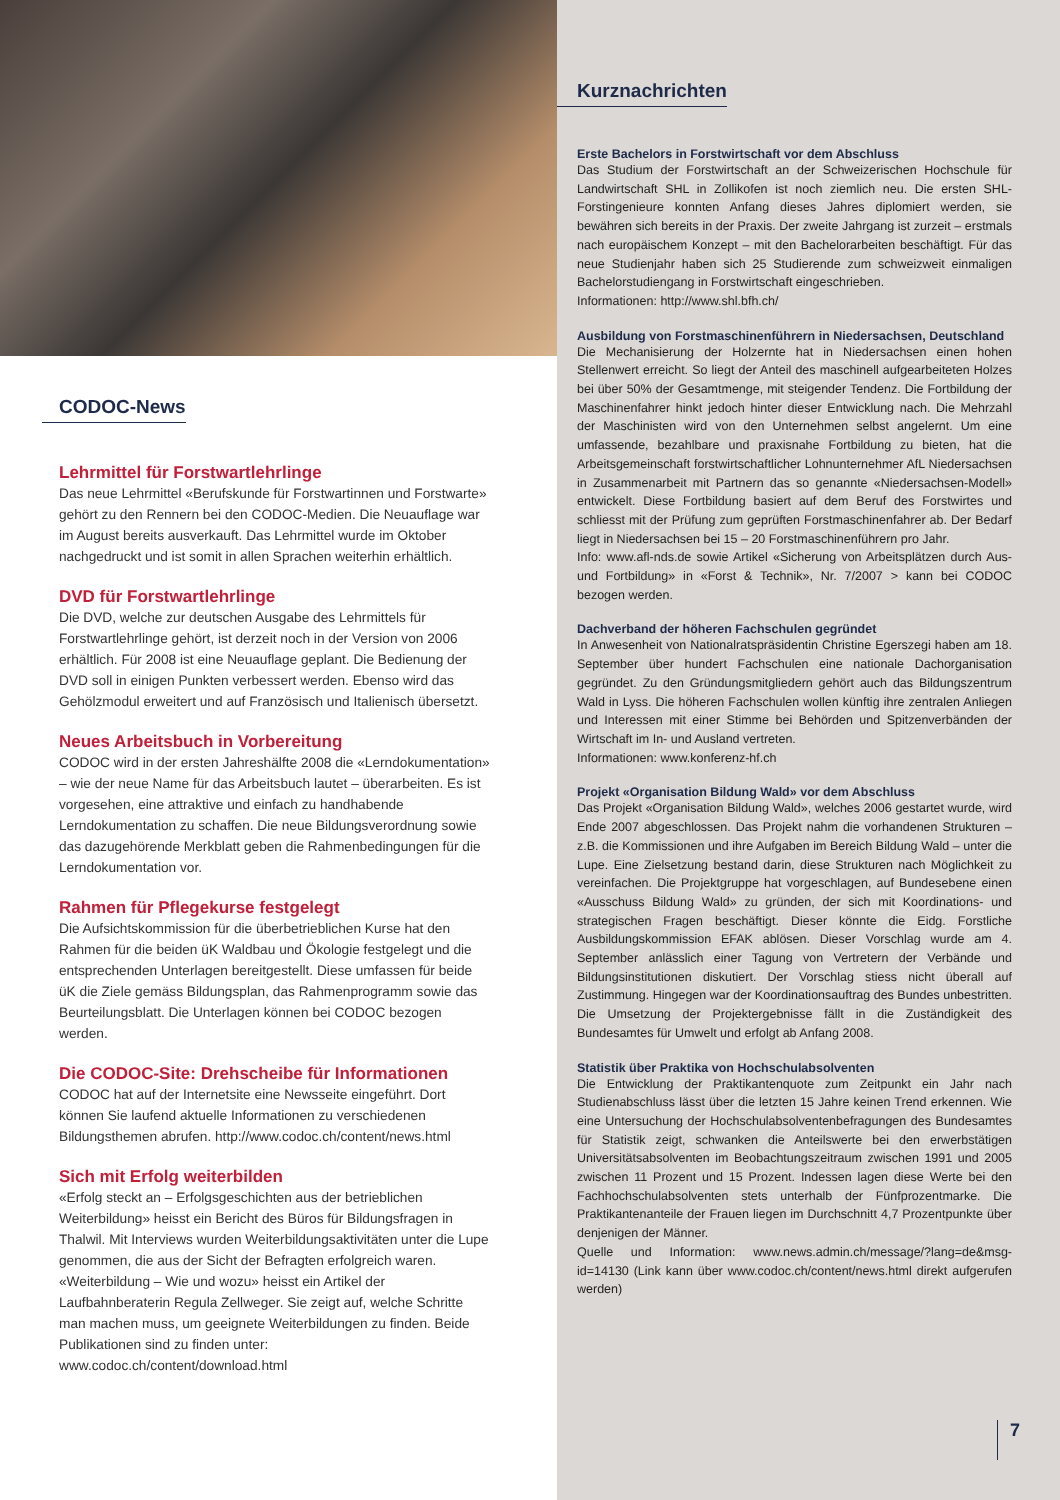CODOC-News
Lehrmittel für Forstwartlehrlinge
Das neue Lehrmittel «Berufskunde für Forstwartinnen und Forstwarte» gehört zu den Rennern bei den CODOC-Medien. Die Neuauflage war im August bereits ausverkauft. Das Lehrmittel wurde im Oktober nachgedruckt und ist somit in allen Sprachen weiterhin erhältlich.
DVD für Forstwartlehrlinge
Die DVD, welche zur deutschen Ausgabe des Lehrmittels für Forstwartlehrlinge gehört, ist derzeit noch in der Version von 2006 erhältlich. Für 2008 ist eine Neuauflage geplant. Die Bedienung der DVD soll in einigen Punkten verbessert werden. Ebenso wird das Gehölzmodul erweitert und auf Französisch und Italienisch übersetzt.
Neues Arbeitsbuch in Vorbereitung
CODOC wird in der ersten Jahreshälfte 2008 die «Lerndokumentation» – wie der neue Name für das Arbeitsbuch lautet – überarbeiten. Es ist vorgesehen, eine attraktive und einfach zu handhabende Lerndokumentation zu schaffen. Die neue Bildungsverordnung sowie das dazugehörende Merkblatt geben die Rahmenbedingungen für die Lerndokumentation vor.
Rahmen für Pflegekurse festgelegt
Die Aufsichtskommission für die überbetrieblichen Kurse hat den Rahmen für die beiden üK Waldbau und Ökologie festgelegt und die entsprechenden Unterlagen bereitgestellt. Diese umfassen für beide üK die Ziele gemäss Bildungsplan, das Rahmenprogramm sowie das Beurteilungsblatt. Die Unterlagen können bei CODOC bezogen werden.
Die CODOC-Site: Drehscheibe für Informationen
CODOC hat auf der Internetsite eine Newsseite eingeführt. Dort können Sie laufend aktuelle Informationen zu verschiedenen Bildungsthemen abrufen. http://www.codoc.ch/content/news.html
Sich mit Erfolg weiterbilden
«Erfolg steckt an – Erfolgsgeschichten aus der betrieblichen Weiterbildung» heisst ein Bericht des Büros für Bildungsfragen in Thalwil. Mit Interviews wurden Weiterbildungsaktivitäten unter die Lupe genommen, die aus der Sicht der Befragten erfolgreich waren.
«Weiterbildung – Wie und wozu» heisst ein Artikel der Laufbahnberaterin Regula Zellweger. Sie zeigt auf, welche Schritte man machen muss, um geeignete Weiterbildungen zu finden. Beide Publikationen sind zu finden unter: www.codoc.ch/content/download.html
Kurznachrichten
Erste Bachelors in Forstwirtschaft vor dem Abschluss
Das Studium der Forstwirtschaft an der Schweizerischen Hochschule für Landwirtschaft SHL in Zollikofen ist noch ziemlich neu. Die ersten SHL-Forstingenieure konnten Anfang dieses Jahres diplomiert werden, sie bewähren sich bereits in der Praxis. Der zweite Jahrgang ist zurzeit – erstmals nach europäischem Konzept – mit den Bachelorarbeiten beschäftigt. Für das neue Studienjahr haben sich 25 Studierende zum schweizweit einmaligen Bachelorstudiengang in Forstwirtschaft eingeschrieben.
Informationen: http://www.shl.bfh.ch/
Ausbildung von Forstmaschinenführern in Niedersachsen, Deutschland
Die Mechanisierung der Holzernte hat in Niedersachsen einen hohen Stellenwert erreicht. So liegt der Anteil des maschinell aufgearbeiteten Holzes bei über 50% der Gesamtmenge, mit steigender Tendenz. Die Fortbildung der Maschinenfahrer hinkt jedoch hinter dieser Entwicklung nach. Die Mehrzahl der Maschinisten wird von den Unternehmen selbst angelernt. Um eine umfassende, bezahlbare und praxisnahe Fortbildung zu bieten, hat die Arbeitsgemeinschaft forstwirtschaftlicher Lohnunternehmer AfL Niedersachsen in Zusammenarbeit mit Partnern das so genannte «Niedersachsen-Modell» entwickelt. Diese Fortbildung basiert auf dem Beruf des Forstwirtes und schliesst mit der Prüfung zum geprüften Forstmaschinenfahrer ab. Der Bedarf liegt in Niedersachsen bei 15 – 20 Forstmaschinenführern pro Jahr.
Info: www.afl-nds.de sowie Artikel «Sicherung von Arbeitsplätzen durch Aus- und Fortbildung» in «Forst & Technik», Nr. 7/2007 > kann bei CODOC bezogen werden.
Dachverband der höheren Fachschulen gegründet
In Anwesenheit von Nationalratspräsidentin Christine Egerszegi haben am 18. September über hundert Fachschulen eine nationale Dachorganisation gegründet. Zu den Gründungsmitgliedern gehört auch das Bildungszentrum Wald in Lyss. Die höheren Fachschulen wollen künftig ihre zentralen Anliegen und Interessen mit einer Stimme bei Behörden und Spitzenverbänden der Wirtschaft im In- und Ausland vertreten.
Informationen: www.konferenz-hf.ch
Projekt «Organisation Bildung Wald» vor dem Abschluss
Das Projekt «Organisation Bildung Wald», welches 2006 gestartet wurde, wird Ende 2007 abgeschlossen. Das Projekt nahm die vorhandenen Strukturen – z.B. die Kommissionen und ihre Aufgaben im Bereich Bildung Wald – unter die Lupe. Eine Zielsetzung bestand darin, diese Strukturen nach Möglichkeit zu vereinfachen. Die Projektgruppe hat vorgeschlagen, auf Bundesebene einen «Ausschuss Bildung Wald» zu gründen, der sich mit Koordinations- und strategischen Fragen beschäftigt. Dieser könnte die Eidg. Forstliche Ausbildungskommission EFAK ablösen. Dieser Vorschlag wurde am 4. September anlässlich einer Tagung von Vertretern der Verbände und Bildungsinstitutionen diskutiert. Der Vorschlag stiess nicht überall auf Zustimmung. Hingegen war der Koordinationsauftrag des Bundes unbestritten. Die Umsetzung der Projektergebnisse fällt in die Zuständigkeit des Bundesamtes für Umwelt und erfolgt ab Anfang 2008.
Statistik über Praktika von Hochschulabsolventen
Die Entwicklung der Praktikantenquote zum Zeitpunkt ein Jahr nach Studienabschluss lässt über die letzten 15 Jahre keinen Trend erkennen. Wie eine Untersuchung der Hochschulabsolventenbefragungen des Bundesamtes für Statistik zeigt, schwanken die Anteilswerte bei den erwerbstätigen Universitätsabsolventen im Beobachtungszeitraum zwischen 1991 und 2005 zwischen 11 Prozent und 15 Prozent. Indessen lagen diese Werte bei den Fachhochschulabsolventen stets unterhalb der Fünfprozentmarke. Die Praktikantenanteile der Frauen liegen im Durchschnitt 4,7 Prozentpunkte über denjenigen der Männer.
Quelle und Information: www.news.admin.ch/message/?lang=de&msg-id=14130 (Link kann über www.codoc.ch/content/news.html direkt aufgerufen werden)
7